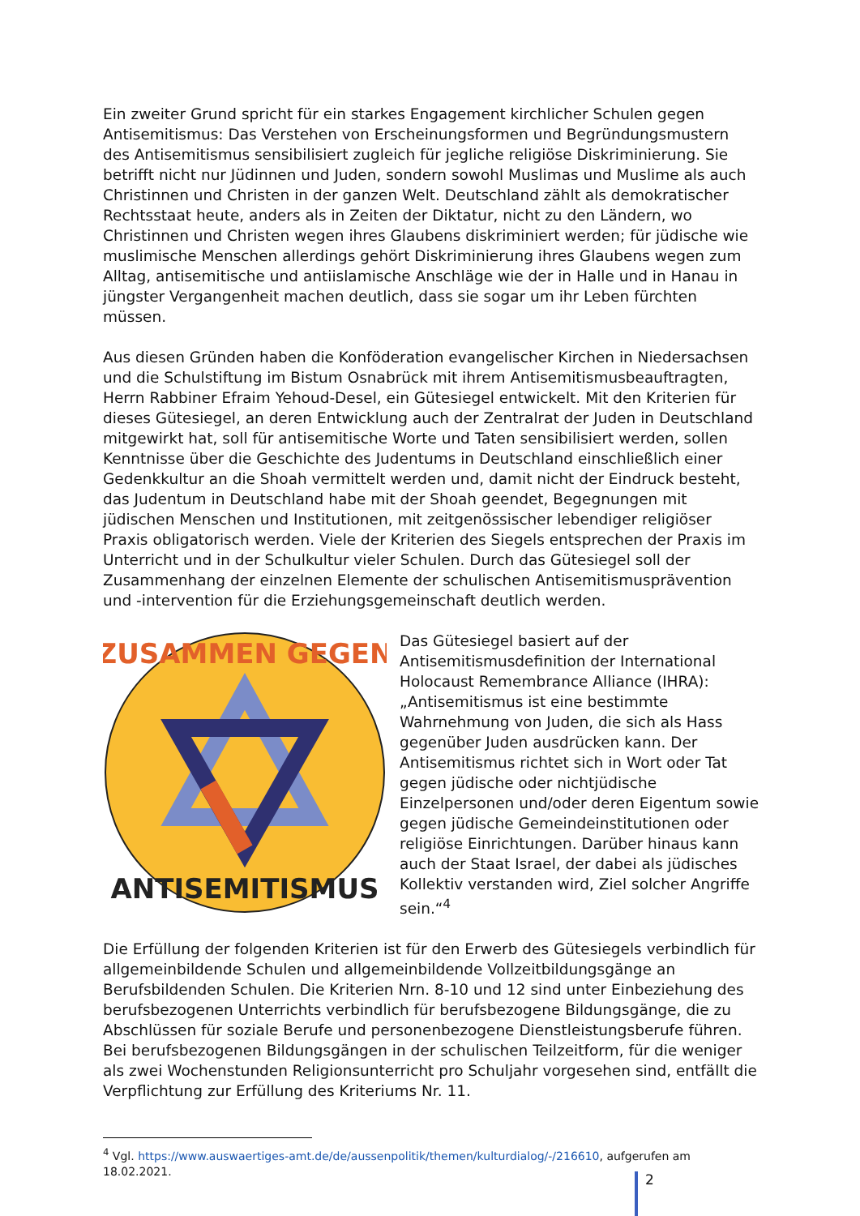Ein zweiter Grund spricht für ein starkes Engagement kirchlicher Schulen gegen Antisemitismus: Das Verstehen von Erscheinungsformen und Begründungsmustern des Antisemitismus sensibilisiert zugleich für jegliche religiöse Diskriminierung. Sie betrifft nicht nur Jüdinnen und Juden, sondern sowohl Muslimas und Muslime als auch Christinnen und Christen in der ganzen Welt. Deutschland zählt als demokratischer Rechtsstaat heute, anders als in Zeiten der Diktatur, nicht zu den Ländern, wo Christinnen und Christen wegen ihres Glaubens diskriminiert werden; für jüdische wie muslimische Menschen allerdings gehört Diskriminierung ihres Glaubens wegen zum Alltag, antisemitische und antiislamische Anschläge wie der in Halle und in Hanau in jüngster Vergangenheit machen deutlich, dass sie sogar um ihr Leben fürchten müssen.
Aus diesen Gründen haben die Konföderation evangelischer Kirchen in Niedersachsen und die Schulstiftung im Bistum Osnabrück mit ihrem Antisemitismusbeauftragten, Herrn Rabbiner Efraim Yehoud-Desel, ein Gütesiegel entwickelt. Mit den Kriterien für dieses Gütesiegel, an deren Entwicklung auch der Zentralrat der Juden in Deutschland mitgewirkt hat, soll für antisemitische Worte und Taten sensibilisiert werden, sollen Kenntnisse über die Geschichte des Judentums in Deutschland einschließlich einer Gedenkkultur an die Shoah vermittelt werden und, damit nicht der Eindruck besteht, das Judentum in Deutschland habe mit der Shoah geendet, Begegnungen mit jüdischen Menschen und Institutionen, mit zeitgenössischer lebendiger religiöser Praxis obligatorisch werden. Viele der Kriterien des Siegels entsprechen der Praxis im Unterricht und in der Schulkultur vieler Schulen. Durch das Gütesiegel soll der Zusammenhang der einzelnen Elemente der schulischen Antisemitismusprävention und -intervention für die Erziehungsgemeinschaft deutlich werden.
ZUSAMMEN GEGEN
ANTISEMITISMUS
Das Gütesiegel basiert auf der Antisemitismusdefinition der International Holocaust Remembrance Alliance (IHRA): „Antisemitismus ist eine bestimmte Wahrnehmung von Juden, die sich als Hass gegenüber Juden ausdrücken kann. Der Antisemitismus richtet sich in Wort oder Tat gegen jüdische oder nichtjüdische Einzelpersonen und/oder deren Eigentum sowie gegen jüdische Gemeindeinstitutionen oder religiöse Einrichtungen. Darüber hinaus kann auch der Staat Israel, der dabei als jüdisches Kollektiv verstanden wird, Ziel solcher Angriffe sein.“<sup>4</sup>
Die Erfüllung der folgenden Kriterien ist für den Erwerb des Gütesiegels verbindlich für allgemeinbildende Schulen und allgemeinbildende Vollzeitbildungsgänge an Berufsbildenden Schulen. Die Kriterien Nrn. 8-10 und 12 sind unter Einbeziehung des berufsbezogenen Unterrichts verbindlich für berufsbezogene Bildungsgänge, die zu Abschlüssen für soziale Berufe und personenbezogene Dienstleistungsberufe führen. Bei berufsbezogenen Bildungsgängen in der schulischen Teilzeitform, für die weniger als zwei Wochenstunden Religionsunterricht pro Schuljahr vorgesehen sind, entfällt die Verpflichtung zur Erfüllung des Kriteriums Nr. 11.
<sup>4</sup> Vgl. https://www.auswaertiges-amt.de/de/aussenpolitik/themen/kulturdialog/-/216610, aufgerufen am 18.02.2021.
2